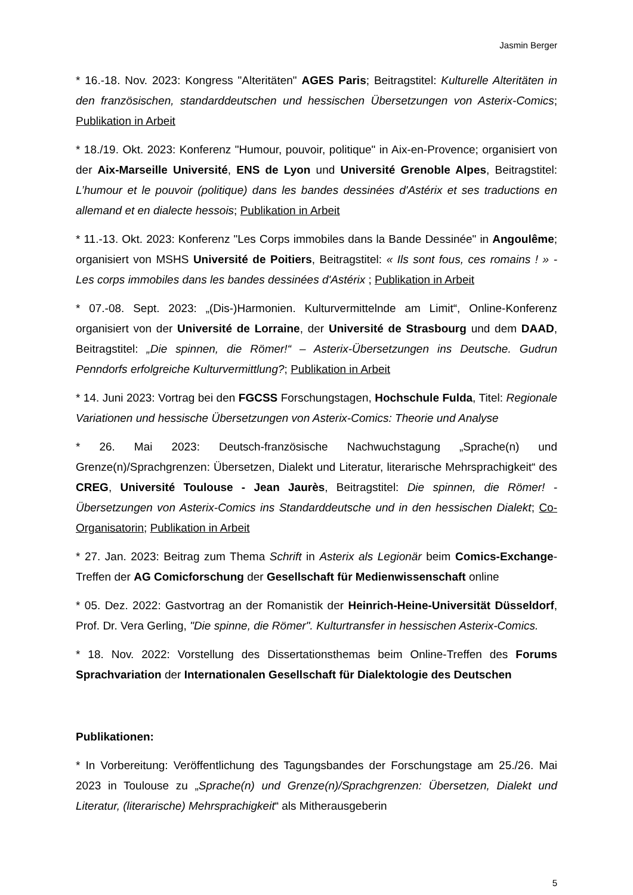Jasmin Berger
* 16.-18. Nov. 2023: Kongress "Alteritäten" AGES Paris; Beitragstitel: Kulturelle Alteritäten in den französischen, standarddeutschen und hessischen Übersetzungen von Asterix-Comics; Publikation in Arbeit
* 18./19. Okt. 2023: Konferenz "Humour, pouvoir, politique" in Aix-en-Provence; organisiert von der Aix-Marseille Université, ENS de Lyon und Université Grenoble Alpes, Beitragstitel: L’humour et le pouvoir (politique) dans les bandes dessinées d'Astérix et ses traductions en allemand et en dialecte hessois; Publikation in Arbeit
* 11.-13. Okt. 2023: Konferenz "Les Corps immobiles dans la Bande Dessinée" in Angoulême; organisiert von MSHS Université de Poitiers, Beitragstitel: « Ils sont fous, ces romains ! » - Les corps immobiles dans les bandes dessinées d'Astérix ; Publikation in Arbeit
* 07.-08. Sept. 2023: „(Dis-)Harmonien. Kulturvermittelnde am Limit“, Online-Konferenz organisiert von der Université de Lorraine, der Université de Strasbourg und dem DAAD, Beitragstitel: „Die spinnen, die Römer!“ – Asterix-Übersetzungen ins Deutsche. Gudrun Penndorfs erfolgreiche Kulturvermittlung?; Publikation in Arbeit
* 14. Juni 2023: Vortrag bei den FGCSS Forschungstagen, Hochschule Fulda, Titel: Regionale Variationen und hessische Übersetzungen von Asterix-Comics: Theorie und Analyse
* 26. Mai 2023: Deutsch-französische Nachwuchstagung „Sprache(n) und Grenze(n)/Sprachgrenzen: Übersetzen, Dialekt und Literatur, literarische Mehrsprachigkeit“ des CREG, Université Toulouse - Jean Jaurès, Beitragstitel: Die spinnen, die Römer! - Übersetzungen von Asterix-Comics ins Standarddeutsche und in den hessischen Dialekt; Co-Organisatorin; Publikation in Arbeit
* 27. Jan. 2023: Beitrag zum Thema Schrift in Asterix als Legionär beim Comics-Exchange-Treffen der AG Comicforschung der Gesellschaft für Medienwissenschaft online
* 05. Dez. 2022: Gastvortrag an der Romanistik der Heinrich-Heine-Universität Düsseldorf, Prof. Dr. Vera Gerling, "Die spinne, die Römer". Kulturtransfer in hessischen Asterix-Comics.
* 18. Nov. 2022: Vorstellung des Dissertationsthemas beim Online-Treffen des Forums Sprachvariation der Internationalen Gesellschaft für Dialektologie des Deutschen
Publikationen:
* In Vorbereitung: Veröffentlichung des Tagungsbandes der Forschungstage am 25./26. Mai 2023 in Toulouse zu „Sprache(n) und Grenze(n)/Sprachgrenzen: Übersetzen, Dialekt und Literatur, (literarische) Mehrsprachigkeit“ als Mitherausgeberin
5